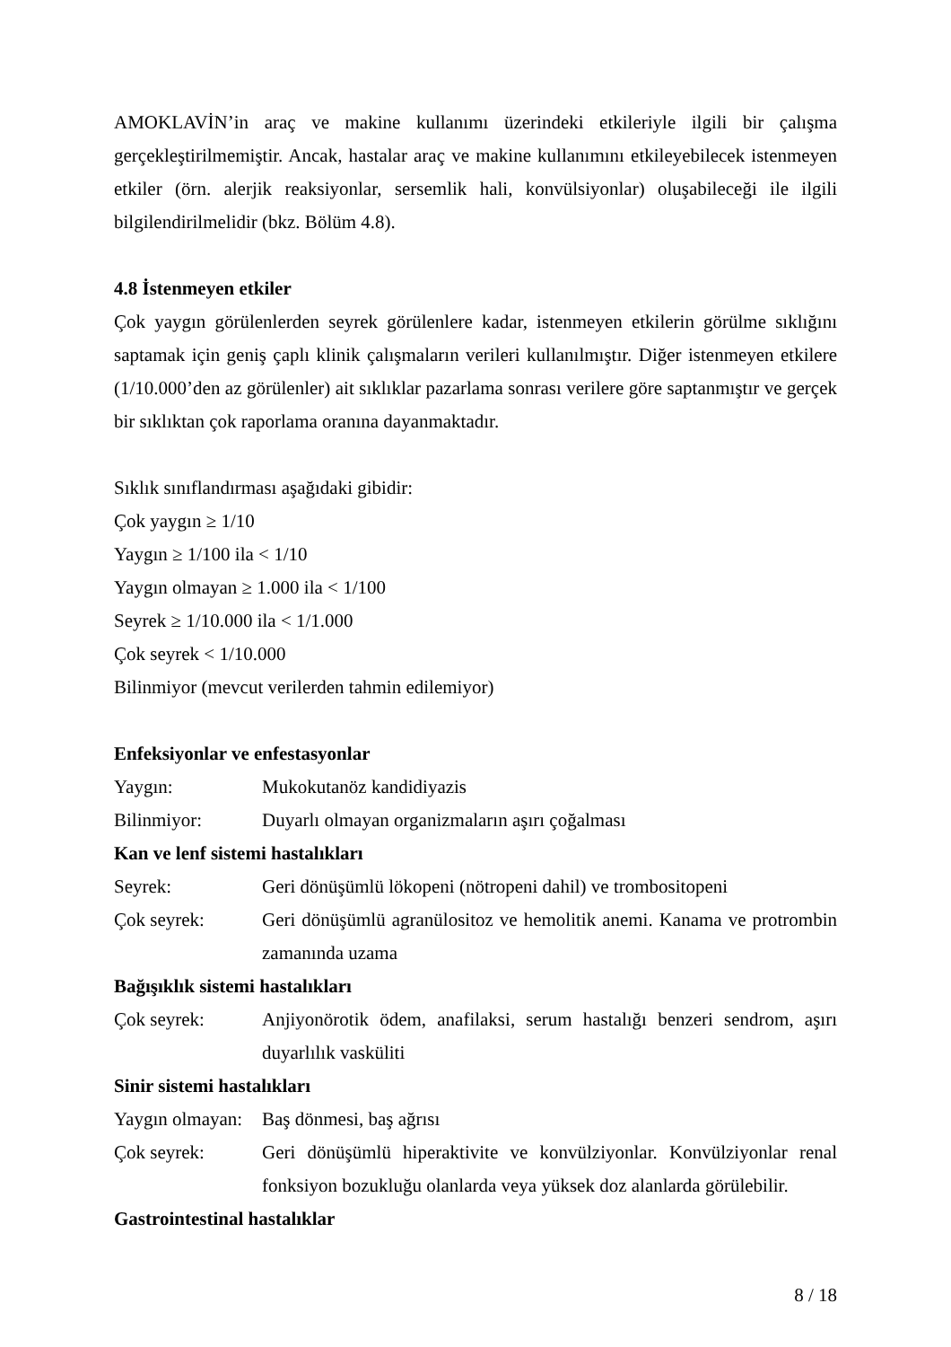AMOKLAVİN’in araç ve makine kullanımı üzerindeki etkileriyle ilgili bir çalışma gerçekleştirilmemiştir. Ancak, hastalar araç ve makine kullanımını etkileyebilecek istenmeyen etkiler (örn. alerjik reaksiyonlar, sersemlik hali, konvülsiyonlar) oluşabileceği ile ilgili bilgilendirilmelidir (bkz. Bölüm 4.8).
4.8 İstenmeyen etkiler
Çok yaygın görülenlerden seyrek görülenlere kadar, istenmeyen etkilerin görülme sıklığını saptamak için geniş çaplı klinik çalışmaların verileri kullanılmıştır. Diğer istenmeyen etkilere (1/10.000’den az görülenler) ait sıklıklar pazarlama sonrası verilere göre saptanmıştır ve gerçek bir sıklıktan çok raporlama oranına dayanmaktadır.
Sıklık sınıflandırması aşağıdaki gibidir:
Çok yaygın ≥ 1/10
Yaygın ≥ 1/100 ila < 1/10
Yaygın olmayan ≥ 1.000 ila < 1/100
Seyrek ≥ 1/10.000 ila < 1/1.000
Çok seyrek < 1/10.000
Bilinmiyor (mevcut verilerden tahmin edilemiyor)
Enfeksiyonlar ve enfestasyonlar
| Yaygın: | Mukokutanöz kandidiyazis |
| Bilinmiyor: | Duyarlı olmayan organizmaların aşırı çoğalması |
Kan ve lenf sistemi hastalıkları
| Seyrek: | Geri dönüşümlü lökopeni (nötropeni dahil) ve trombositopeni |
| Çok seyrek: | Geri dönüşümlü agranülositoz ve hemolitik anemi. Kanama ve protrombin zamanında uzama |
Bağışıklık sistemi hastalıkları
| Çok seyrek: | Anjiyonörotik ödem, anafilaksi, serum hastalığı benzeri sendrom, aşırı duyarlılık vasküliti |
Sinir sistemi hastalıkları
| Yaygın olmayan: | Baş dönmesi, baş ağrısı |
| Çok seyrek: | Geri dönüşümlü hiperaktivite ve konvülziyonlar. Konvülziyonlar renal fonksiyon bozukluğu olanlarda veya yüksek doz alanlarda görülebilir. |
Gastrointestinal hastalıklar
8 / 18